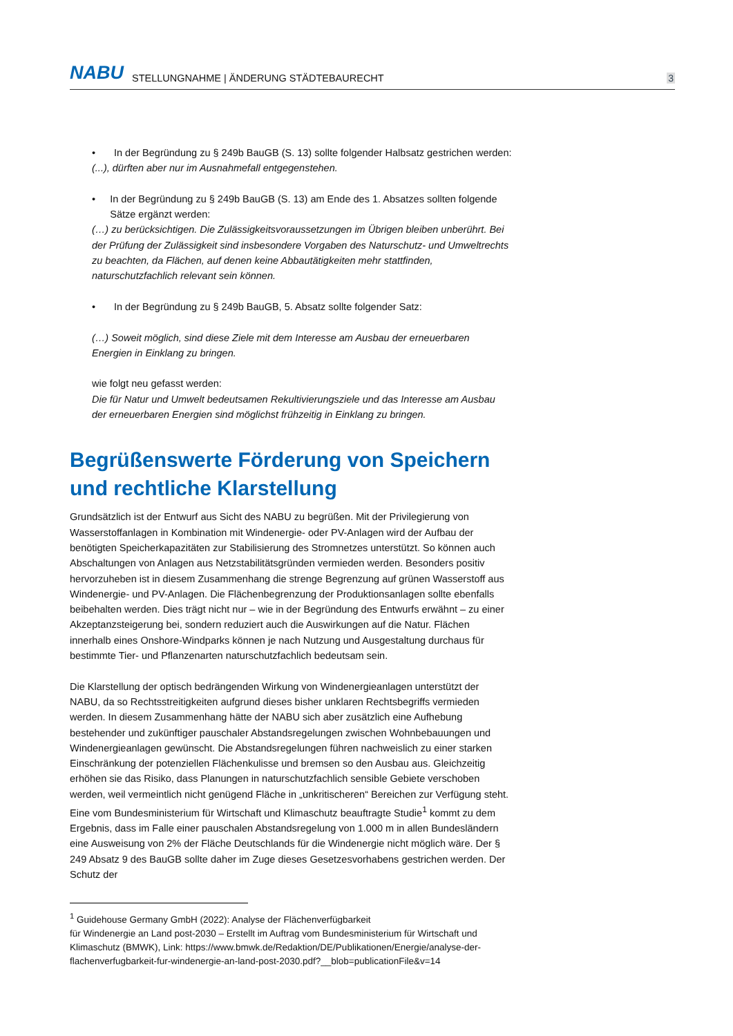NABU STELLUNGNAHME | ÄNDERUNG STÄDTEBAURECHT 3
• In der Begründung zu § 249b BauGB (S. 13) sollte folgender Halbsatz gestrichen werden:
(...), dürften aber nur im Ausnahmefall entgegenstehen.
• In der Begründung zu § 249b BauGB (S. 13) am Ende des 1. Absatzes sollten folgende Sätze ergänzt werden:
(…) zu berücksichtigen. Die Zulässigkeitsvoraussetzungen im Übrigen bleiben unberührt. Bei der Prüfung der Zulässigkeit sind insbesondere Vorgaben des Naturschutz- und Umweltrechts zu beachten, da Flächen, auf denen keine Abbautätigkeiten mehr stattfinden, naturschutzfachlich relevant sein können.
• In der Begründung zu § 249b BauGB, 5. Absatz sollte folgender Satz:
(…) Soweit möglich, sind diese Ziele mit dem Interesse am Ausbau der erneuerbaren Energien in Einklang zu bringen.
wie folgt neu gefasst werden:
Die für Natur und Umwelt bedeutsamen Rekultivierungsziele und das Interesse am Ausbau der erneuerbaren Energien sind möglichst frühzeitig in Einklang zu bringen.
Begrüßenswerte Förderung von Speichern und rechtliche Klarstellung
Grundsätzlich ist der Entwurf aus Sicht des NABU zu begrüßen. Mit der Privilegierung von Wasserstoffanlagen in Kombination mit Windenergie- oder PV-Anlagen wird der Aufbau der benötigten Speicherkapazitäten zur Stabilisierung des Stromnetzes unterstützt. So können auch Abschaltungen von Anlagen aus Netzstabilitätsgründen vermieden werden. Besonders positiv hervorzuheben ist in diesem Zusammenhang die strenge Begrenzung auf grünen Wasserstoff aus Windenergie- und PV-Anlagen. Die Flächenbegrenzung der Produktionsanlagen sollte ebenfalls beibehalten werden. Dies trägt nicht nur – wie in der Begründung des Entwurfs erwähnt – zu einer Akzeptanzsteigerung bei, sondern reduziert auch die Auswirkungen auf die Natur. Flächen innerhalb eines Onshore-Windparks können je nach Nutzung und Ausgestaltung durchaus für bestimmte Tier- und Pflanzenarten naturschutzfachlich bedeutsam sein.
Die Klarstellung der optisch bedrängenden Wirkung von Windenergieanlagen unterstützt der NABU, da so Rechtsstreitigkeiten aufgrund dieses bisher unklaren Rechtsbegriffs vermieden werden. In diesem Zusammenhang hätte der NABU sich aber zusätzlich eine Aufhebung bestehender und zukünftiger pauschaler Abstandsregelungen zwischen Wohnbebauungen und Windenergieanlagen gewünscht. Die Abstandsregelungen führen nachweislich zu einer starken Einschränkung der potenziellen Flächenkulisse und bremsen so den Ausbau aus. Gleichzeitig erhöhen sie das Risiko, dass Planungen in naturschutzfachlich sensible Gebiete verschoben werden, weil vermeintlich nicht genügend Fläche in „unkritischeren“ Bereichen zur Verfügung steht. Eine vom Bundesministerium für Wirtschaft und Klimaschutz beauftragte Studie<sup>1</sup> kommt zu dem Ergebnis, dass im Falle einer pauschalen Abstandsregelung von 1.000 m in allen Bundesländern eine Ausweisung von 2% der Fläche Deutschlands für die Windenergie nicht möglich wäre. Der § 249 Absatz 9 des BauGB sollte daher im Zuge dieses Gesetzesvorhabens gestrichen werden. Der Schutz der
<sup>1</sup> Guidehouse Germany GmbH (2022): Analyse der Flächenverfügbarkeit
für Windenergie an Land post-2030 – Erstellt im Auftrag vom Bundesministerium für Wirtschaft und Klimaschutz (BMWK), Link: https://www.bmwk.de/Redaktion/DE/Publikationen/Energie/analyse-der-flachenverfugbarkeit-fur-windenergie-an-land-post-2030.pdf?__blob=publicationFile&v=14